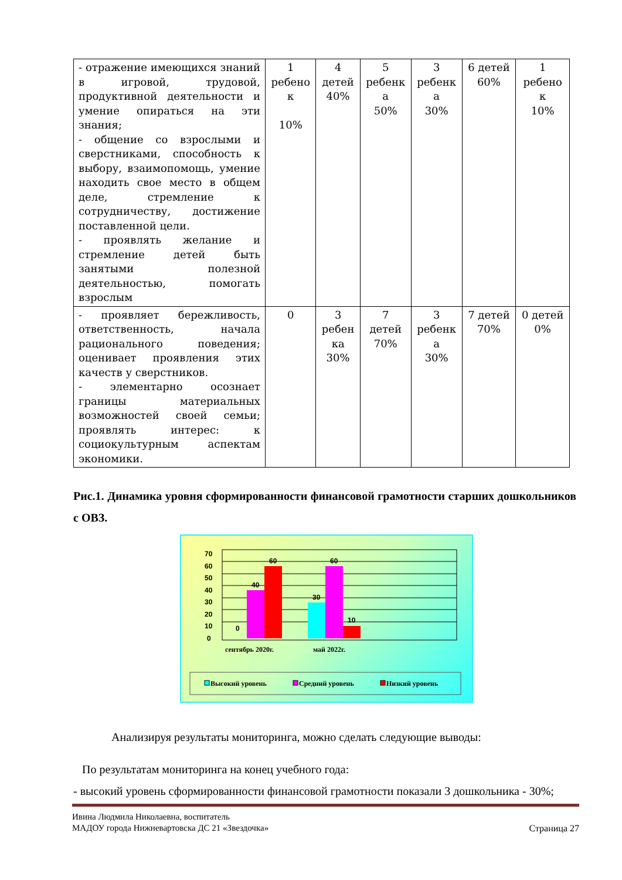| - отражение имеющихся знаний в игровой, трудовой, продуктивной деятельности и умение опираться на эти знания; - общение со взрослыми и сверстниками, способность к выбору, взаимопомощь, умение находить свое место в общем деле, стремление к сотрудничеству, достижение поставленной цели. - проявлять желание и стремление детей быть занятыми полезной деятельностью, помогать взрослым | 1 ребено к 10% | 4 детей 40% | 5 ребенк а 50% | 3 ребенк а 30% | 6 детей 60% | 1 ребено к 10% |
| - проявляет бережливость, ответственность, начала рационального поведения; оценивает проявления этих качеств у сверстников. - элементарно осознает границы материальных возможностей своей семьи; проявлять интерес: к социокультурным аспектам экономики. | 0 | 3 ребен ка 30% | 7 детей 70% | 3 ребенк а 30% | 7 детей 70% | 0 детей 0% |
Рис.1. Динамика уровня сформированности финансовой грамотности старших дошкольников с ОВЗ.
70
60
50
40
30
20
10
0
0
40
60
30
60
10
сентябрь 2020г.
май 2022г.
Высокий уровень
Средний уровень
Низкий уровень
Анализируя результаты мониторинга, можно сделать следующие выводы:
По результатам мониторинга на конец учебного года:
- высокий уровень сформированности финансовой грамотности показали 3 дошкольника - 30%;
Ивина Людмила Николаевна, воспитатель
МАДОУ города Нижневартовска ДС 21 «Звездочка» Страница 27